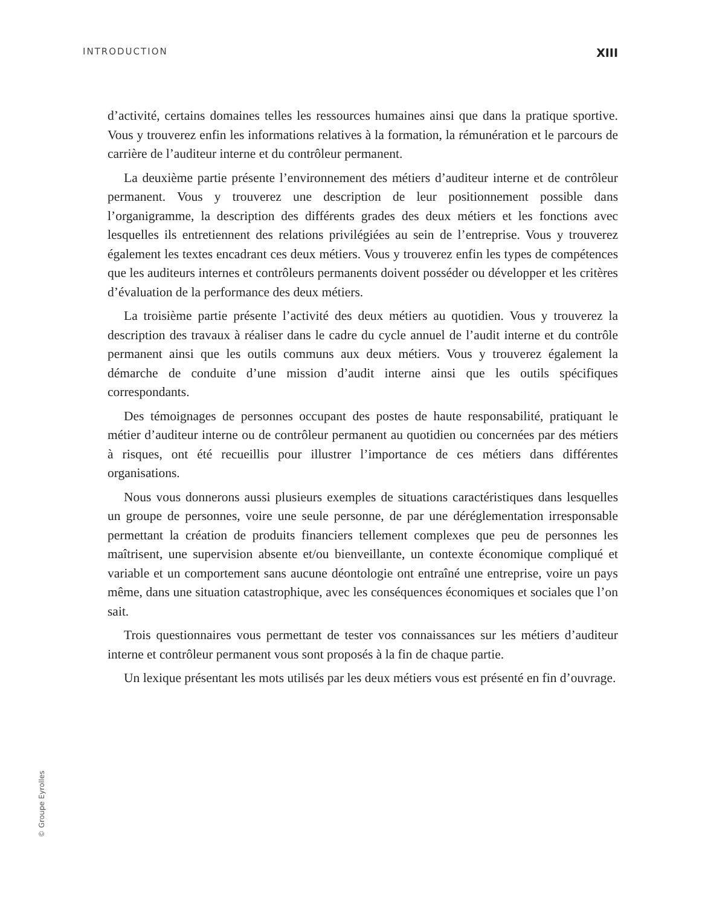INTRODUCTION XIII
d’activité, certains domaines telles les ressources humaines ainsi que dans la pratique sportive. Vous y trouverez enfin les informations relatives à la formation, la rémunération et le parcours de carrière de l’auditeur interne et du contrôleur permanent.
La deuxième partie présente l’environnement des métiers d’auditeur interne et de contrôleur permanent. Vous y trouverez une description de leur positionnement possible dans l’organigramme, la description des différents grades des deux métiers et les fonctions avec lesquelles ils entretiennent des relations privilégiées au sein de l’entreprise. Vous y trouverez également les textes encadrant ces deux métiers. Vous y trouverez enfin les types de compétences que les auditeurs internes et contrôleurs permanents doivent posséder ou développer et les critères d’évaluation de la performance des deux métiers.
La troisième partie présente l’activité des deux métiers au quotidien. Vous y trouverez la description des travaux à réaliser dans le cadre du cycle annuel de l’audit interne et du contrôle permanent ainsi que les outils communs aux deux métiers. Vous y trouverez également la démarche de conduite d’une mission d’audit interne ainsi que les outils spécifiques correspondants.
Des témoignages de personnes occupant des postes de haute responsabilité, pratiquant le métier d’auditeur interne ou de contrôleur permanent au quotidien ou concernées par des métiers à risques, ont été recueillis pour illustrer l’importance de ces métiers dans différentes organisations.
Nous vous donnerons aussi plusieurs exemples de situations caractéristiques dans lesquelles un groupe de personnes, voire une seule personne, de par une déréglementation irresponsable permettant la création de produits financiers tellement complexes que peu de personnes les maîtrisent, une supervision absente et/ou bienveillante, un contexte économique compliqué et variable et un comportement sans aucune déontologie ont entraîné une entreprise, voire un pays même, dans une situation catastrophique, avec les conséquences économiques et sociales que l’on sait.
Trois questionnaires vous permettant de tester vos connaissances sur les métiers d’auditeur interne et contrôleur permanent vous sont proposés à la fin de chaque partie.
Un lexique présentant les mots utilisés par les deux métiers vous est présenté en fin d’ouvrage.
© Groupe Eyrolles